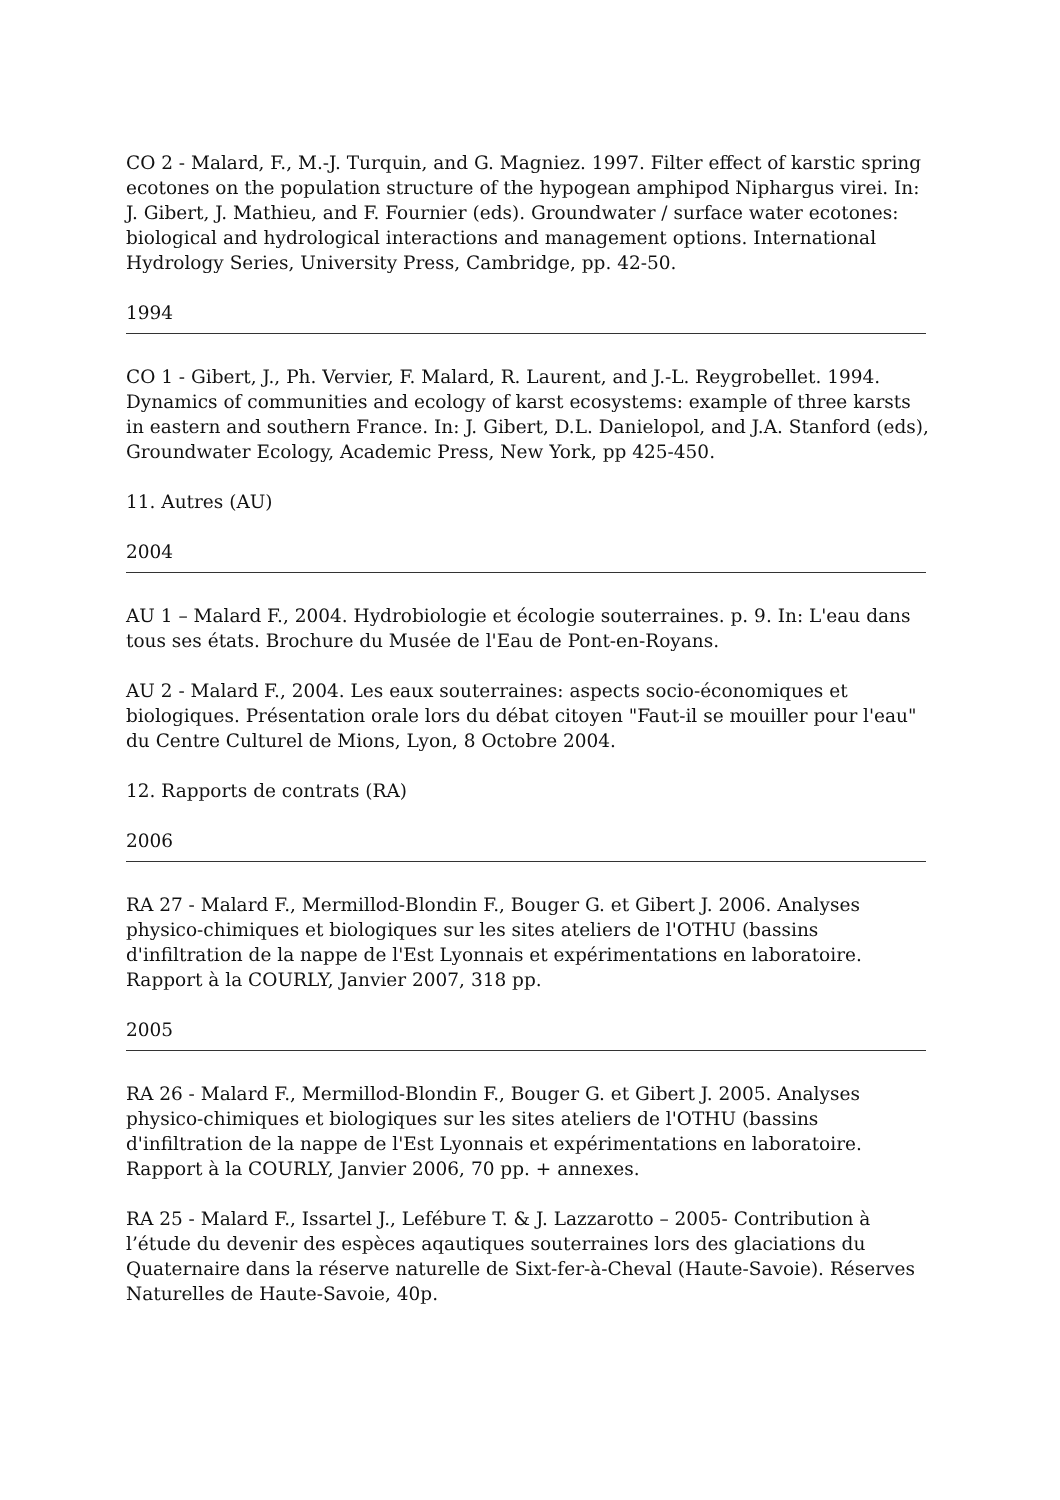CO 2 - Malard, F., M.-J. Turquin, and G. Magniez. 1997. Filter effect of karstic spring ecotones on the population structure of the hypogean amphipod Niphargus virei. In: J. Gibert, J. Mathieu, and F. Fournier (eds). Groundwater / surface water ecotones: biological and hydrological interactions and management options. International Hydrology Series, University Press, Cambridge, pp. 42-50.
1994
CO 1 - Gibert, J., Ph. Vervier, F. Malard, R. Laurent, and J.-L. Reygrobellet. 1994. Dynamics of communities and ecology of karst ecosystems: example of three karsts in eastern and southern France. In: J. Gibert, D.L. Danielopol, and J.A. Stanford (eds), Groundwater Ecology, Academic Press, New York, pp 425-450.
11. Autres (AU)
2004
AU 1 – Malard F., 2004. Hydrobiologie et écologie souterraines. p. 9. In: L'eau dans tous ses états. Brochure du Musée de l'Eau de Pont-en-Royans.
AU 2 - Malard F., 2004. Les eaux souterraines: aspects socio-économiques et biologiques. Présentation orale lors du débat citoyen "Faut-il se mouiller pour l'eau" du Centre Culturel de Mions, Lyon, 8 Octobre 2004.
12. Rapports de contrats (RA)
2006
RA 27 - Malard F., Mermillod-Blondin F., Bouger G. et Gibert J. 2006. Analyses physico-chimiques et biologiques sur les sites ateliers de l'OTHU (bassins d'infiltration de la nappe de l'Est Lyonnais et expérimentations en laboratoire. Rapport à la COURLY, Janvier 2007, 318 pp.
2005
RA 26 - Malard F., Mermillod-Blondin F., Bouger G. et Gibert J. 2005. Analyses physico-chimiques et biologiques sur les sites ateliers de l'OTHU (bassins d'infiltration de la nappe de l'Est Lyonnais et expérimentations en laboratoire. Rapport à la COURLY, Janvier 2006, 70 pp. + annexes.
RA 25 - Malard F., Issartel J., Lefébure T. & J. Lazzarotto – 2005- Contribution à l’étude du devenir des espèces aqautiques souterraines lors des glaciations du Quaternaire dans la réserve naturelle de Sixt-fer-à-Cheval (Haute-Savoie). Réserves Naturelles de Haute-Savoie, 40p.